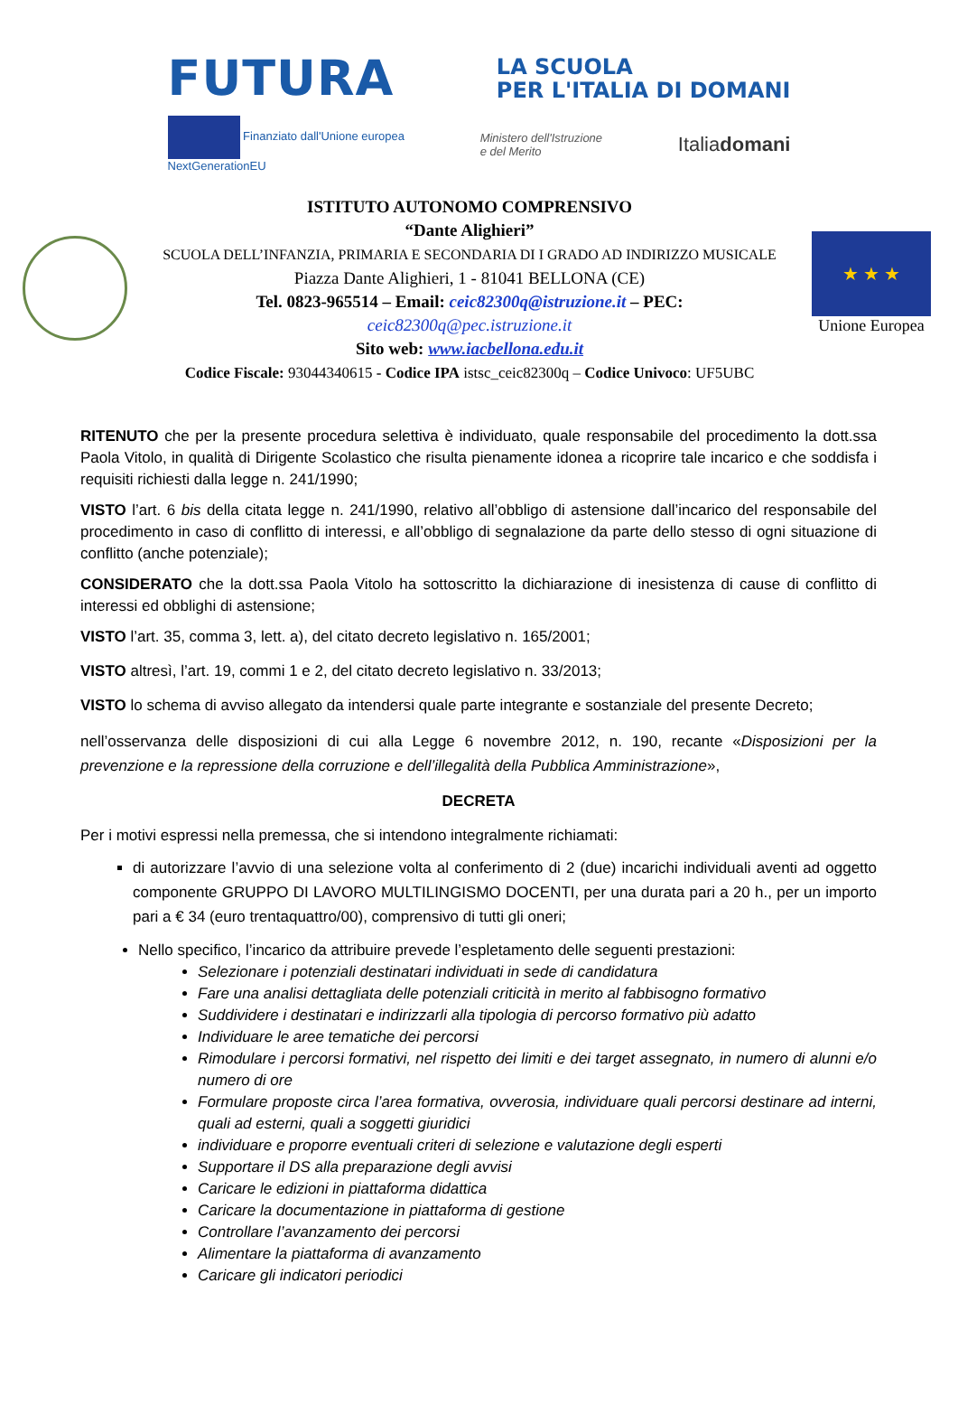FUTURA LA SCUOLA
PER L'ITALIA DI DOMANI
Finanziato dall'Unione europea
NextGenerationEU Ministero dell'Istruzione
e del Merito Italiadomani
ISTITUTO AUTONOMO COMPRENSIVO
“Dante Alighieri”
SCUOLA DELL’INFANZIA, PRIMARIA E SECONDARIA DI I GRADO AD INDIRIZZO MUSICALE
Piazza Dante Alighieri, 1 - 81041 BELLONA (CE)
Tel. 0823-965514 – Email: ceic82300q@istruzione.it – PEC:
ceic82300q@pec.istruzione.it
Sito web: www.iacbellona.edu.it
Codice Fiscale: 93044340615 - Codice IPA istsc_ceic82300q – Codice Univoco: UF5UBC
★ ★ ★
Unione Europea
RITENUTO che per la presente procedura selettiva è individuato, quale responsabile del procedimento la dott.ssa Paola Vitolo, in qualità di Dirigente Scolastico che risulta pienamente idonea a ricoprire tale incarico e che soddisfa i requisiti richiesti dalla legge n. 241/1990;
VISTO l’art. 6 bis della citata legge n. 241/1990, relativo all’obbligo di astensione dall’incarico del responsabile del procedimento in caso di conflitto di interessi, e all’obbligo di segnalazione da parte dello stesso di ogni situazione di conflitto (anche potenziale);
CONSIDERATO che la dott.ssa Paola Vitolo ha sottoscritto la dichiarazione di inesistenza di cause di conflitto di interessi ed obblighi di astensione;
VISTO l’art. 35, comma 3, lett. a), del citato decreto legislativo n. 165/2001;
VISTO altresì, l’art. 19, commi 1 e 2, del citato decreto legislativo n. 33/2013;
VISTO lo schema di avviso allegato da intendersi quale parte integrante e sostanziale del presente Decreto;
nell’osservanza delle disposizioni di cui alla Legge 6 novembre 2012, n. 190, recante «Disposizioni per la prevenzione e la repressione della corruzione e dell’illegalità della Pubblica Amministrazione»,
DECRETA
Per i motivi espressi nella premessa, che si intendono integralmente richiamati:
di autorizzare l’avvio di una selezione volta al conferimento di 2 (due) incarichi individuali aventi ad oggetto componente GRUPPO DI LAVORO MULTILINGISMO DOCENTI, per una durata pari a 20 h., per un importo pari a € 34 (euro trentaquattro/00), comprensivo di tutti gli oneri;
Nello specifico, l’incarico da attribuire prevede l’espletamento delle seguenti prestazioni:
Selezionare i potenziali destinatari individuati in sede di candidatura
Fare una analisi dettagliata delle potenziali criticità in merito al fabbisogno formativo
Suddividere i destinatari e indirizzarli alla tipologia di percorso formativo più adatto
Individuare le aree tematiche dei percorsi
Rimodulare i percorsi formativi, nel rispetto dei limiti e dei target assegnato, in numero di alunni e/o numero di ore
Formulare proposte circa l’area formativa, ovverosia, individuare quali percorsi destinare ad interni, quali ad esterni, quali a soggetti giuridici
individuare e proporre eventuali criteri di selezione e valutazione degli esperti
Supportare il DS alla preparazione degli avvisi
Caricare le edizioni in piattaforma didattica
Caricare la documentazione in piattaforma di gestione
Controllare l’avanzamento dei percorsi
Alimentare la piattaforma di avanzamento
Caricare gli indicatori periodici